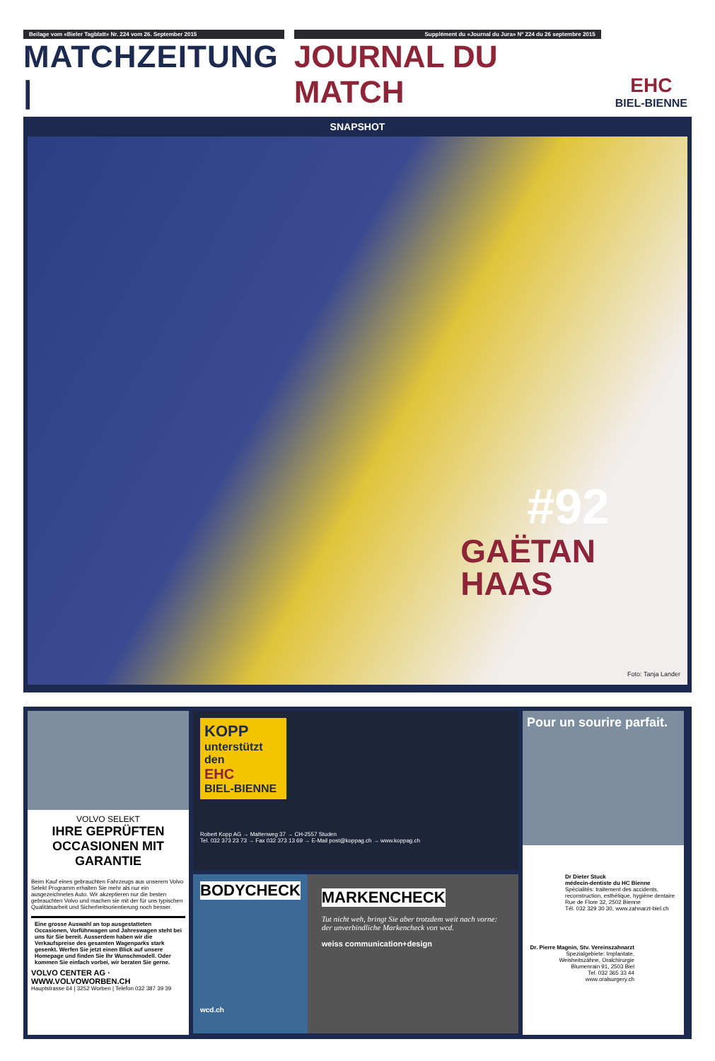Beilage vom «Bieler Tagblatt» Nr. 224 vom 26. September 2015
MATCHZEITUNG |
Supplément du «Journal du Jura» Nº 224 du 26 septembre 2015
JOURNAL DU MATCH
EHC
BIEL-BIENNE
SNAPSHOT
#92
GAËTAN
HAAS
Foto: Tanja Lander
VOLVO SELEKT
IHRE GEPRÜFTEN OCCASIONEN MIT GARANTIE
Beim Kauf eines gebrauchten Fahrzeugs aus unserem Volvo Selekt Programm erhalten Sie mehr als nur ein ausgezeichnetes Auto. Wir akzeptieren nur die besten gebrauchten Volvo und machen sie mit der für uns typischen Qualitätsarbeit und Sicherheitsorientierung noch besser.
Eine grosse Auswahl an top ausgestatteten Occasionen, Vorführwagen und Jahreswagen steht bei uns für Sie bereit. Ausserdem haben wir die Verkaufspreise des gesamten Wagenparks stark gesenkt. Werfen Sie jetzt einen Blick auf unsere Homepage und finden Sie Ihr Wunschmodell. Oder kommen Sie einfach vorbei, wir beraten Sie gerne.
VOLVO CENTER AG · WWW.VOLVOWORBEN.CH
Hauptstrasse 64 | 3252 Worben | Telefon 032 387 39 39
KOPP
unterstützt den
EHC
BIEL-BIENNE
Robert Kopp AG → Mattenweg 37 → CH-2557 Studen
Tel. 032 373 23 73 → Fax 032 373 13 69 → E-Mail post@koppag.ch → www.koppag.ch
BODYCHECK
wcd.ch
MARKENCHECK
Tut nicht weh, bringt Sie aber trotzdem weit nach vorne: der unverbindliche Markencheck von wcd.
weiss communication+design
Pour un sourire parfait.
Dr Dieter Stuck
médecin-dentiste du HC Bienne
Spécialités: traitement des accidents, reconstruction, esthétique, hygiène dentaire
Rue de Flore 32, 2502 Bienne
Tél. 032 329 30 30, www.zahnarzt-biel.ch
Dr. Pierre Magnin, Stv. Vereinszahnarzt
Spezialgebiete: Implantate, Weisheitszähne, Oralchirurgie
Blumenrain 91, 2503 Biel
Tel. 032 365 33 44
www.oralsurgery.ch